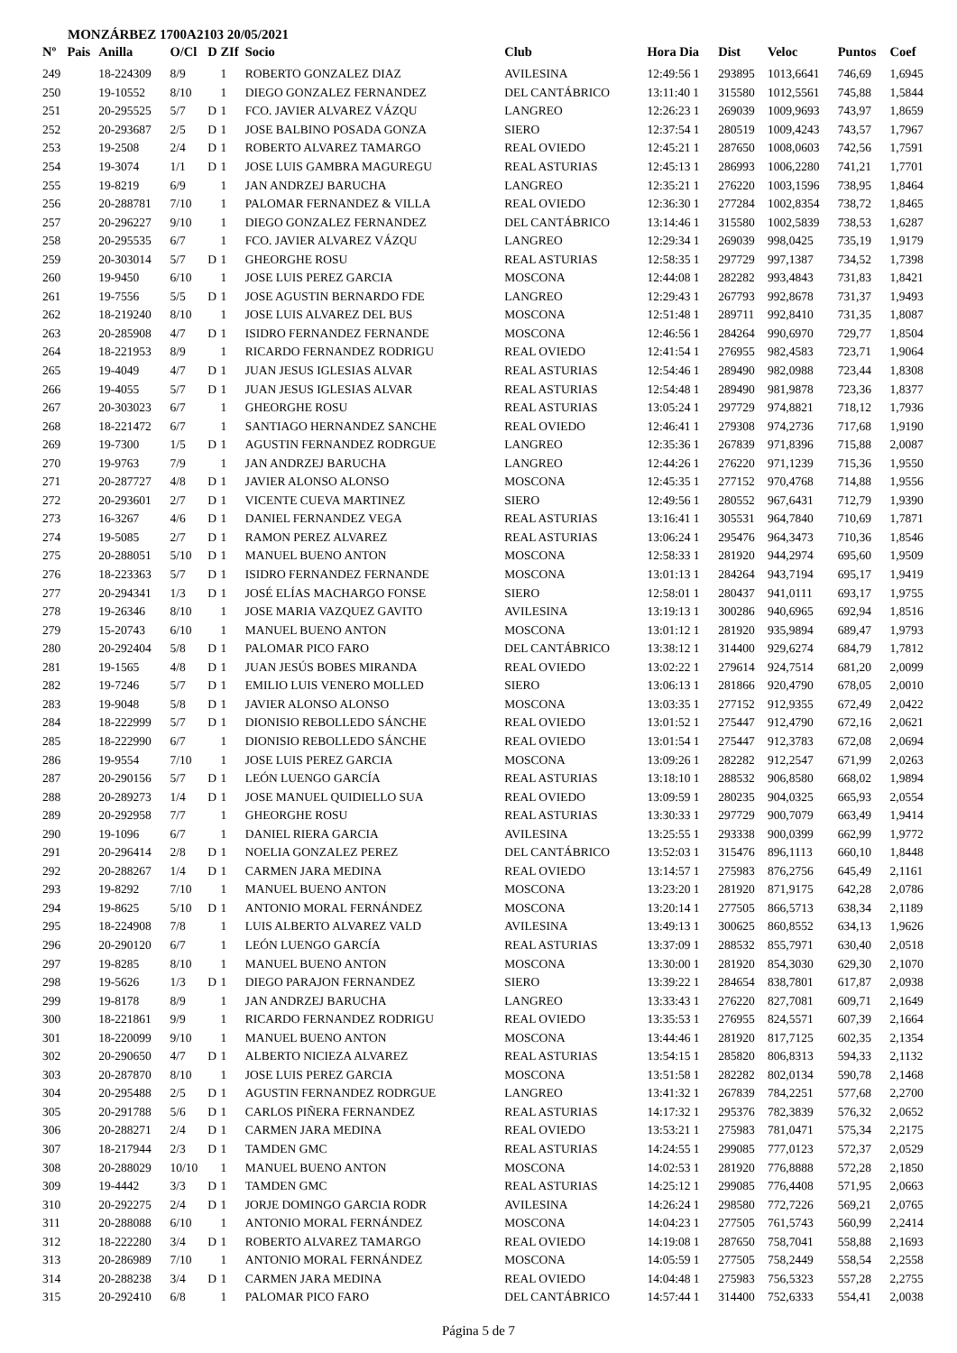MONZÁRBEZ 1700A2103 20/05/2021
| Nº | Pais | Anilla | O/Cl | D | ZIf | Socio | Club | Hora Dia | Dist | Veloc | Puntos | Coef |
| --- | --- | --- | --- | --- | --- | --- | --- | --- | --- | --- | --- | --- |
| 249 | | 18-224309 | 8/9 | | 1 | ROBERTO GONZALEZ DIAZ | AVILESINA | 12:49:56 1 | 293895 | 1013,6641 | 746,69 | 1,6945 |
| 250 | | 19-10552 | 8/10 | | 1 | DIEGO GONZALEZ FERNANDEZ | DEL CANTÁBRICO | 13:11:40 1 | 315580 | 1012,5561 | 745,88 | 1,5844 |
| 251 | | 20-295525 | 5/7 | D | 1 | FCO. JAVIER ALVAREZ VÁZQU | LANGREO | 12:26:23 1 | 269039 | 1009,9693 | 743,97 | 1,8659 |
| 252 | | 20-293687 | 2/5 | D | 1 | JOSE BALBINO POSADA GONZA | SIERO | 12:37:54 1 | 280519 | 1009,4243 | 743,57 | 1,7967 |
| 253 | | 19-2508 | 2/4 | D | 1 | ROBERTO ALVAREZ TAMARGO | REAL OVIEDO | 12:45:21 1 | 287650 | 1008,0603 | 742,56 | 1,7591 |
| 254 | | 19-3074 | 1/1 | D | 1 | JOSE LUIS GAMBRA MAGUREGU | REAL ASTURIAS | 12:45:13 1 | 286993 | 1006,2280 | 741,21 | 1,7701 |
| 255 | | 19-8219 | 6/9 | | 1 | JAN ANDRZEJ BARUCHA | LANGREO | 12:35:21 1 | 276220 | 1003,1596 | 738,95 | 1,8464 |
| 256 | | 20-288781 | 7/10 | | 1 | PALOMAR FERNANDEZ & VILLA | REAL OVIEDO | 12:36:30 1 | 277284 | 1002,8354 | 738,72 | 1,8465 |
| 257 | | 20-296227 | 9/10 | | 1 | DIEGO GONZALEZ FERNANDEZ | DEL CANTÁBRICO | 13:14:46 1 | 315580 | 1002,5839 | 738,53 | 1,6287 |
| 258 | | 20-295535 | 6/7 | | 1 | FCO. JAVIER ALVAREZ VÁZQU | LANGREO | 12:29:34 1 | 269039 | 998,0425 | 735,19 | 1,9179 |
| 259 | | 20-303014 | 5/7 | D | 1 | GHEORGHE ROSU | REAL ASTURIAS | 12:58:35 1 | 297729 | 997,1387 | 734,52 | 1,7398 |
| 260 | | 19-9450 | 6/10 | | 1 | JOSE LUIS PEREZ GARCIA | MOSCONA | 12:44:08 1 | 282282 | 993,4843 | 731,83 | 1,8421 |
| 261 | | 19-7556 | 5/5 | D | 1 | JOSE AGUSTIN BERNARDO FDE | LANGREO | 12:29:43 1 | 267793 | 992,8678 | 731,37 | 1,9493 |
| 262 | | 18-219240 | 8/10 | | 1 | JOSE LUIS ALVAREZ DEL BUS | MOSCONA | 12:51:48 1 | 289711 | 992,8410 | 731,35 | 1,8087 |
| 263 | | 20-285908 | 4/7 | D | 1 | ISIDRO FERNANDEZ FERNANDE | MOSCONA | 12:46:56 1 | 284264 | 990,6970 | 729,77 | 1,8504 |
| 264 | | 18-221953 | 8/9 | | 1 | RICARDO FERNANDEZ RODRIGU | REAL OVIEDO | 12:41:54 1 | 276955 | 982,4583 | 723,71 | 1,9064 |
| 265 | | 19-4049 | 4/7 | D | 1 | JUAN JESUS IGLESIAS ALVAR | REAL ASTURIAS | 12:54:46 1 | 289490 | 982,0988 | 723,44 | 1,8308 |
| 266 | | 19-4055 | 5/7 | D | 1 | JUAN JESUS IGLESIAS ALVAR | REAL ASTURIAS | 12:54:48 1 | 289490 | 981,9878 | 723,36 | 1,8377 |
| 267 | | 20-303023 | 6/7 | | 1 | GHEORGHE ROSU | REAL ASTURIAS | 13:05:24 1 | 297729 | 974,8821 | 718,12 | 1,7936 |
| 268 | | 18-221472 | 6/7 | | 1 | SANTIAGO HERNANDEZ SANCHE | REAL OVIEDO | 12:46:41 1 | 279308 | 974,2736 | 717,68 | 1,9190 |
| 269 | | 19-7300 | 1/5 | D | 1 | AGUSTIN FERNANDEZ RODRGUE | LANGREO | 12:35:36 1 | 267839 | 971,8396 | 715,88 | 2,0087 |
| 270 | | 19-9763 | 7/9 | | 1 | JAN ANDRZEJ BARUCHA | LANGREO | 12:44:26 1 | 276220 | 971,1239 | 715,36 | 1,9550 |
| 271 | | 20-287727 | 4/8 | D | 1 | JAVIER ALONSO ALONSO | MOSCONA | 12:45:35 1 | 277152 | 970,4768 | 714,88 | 1,9556 |
| 272 | | 20-293601 | 2/7 | D | 1 | VICENTE CUEVA MARTINEZ | SIERO | 12:49:56 1 | 280552 | 967,6431 | 712,79 | 1,9390 |
| 273 | | 16-3267 | 4/6 | D | 1 | DANIEL FERNANDEZ VEGA | REAL ASTURIAS | 13:16:41 1 | 305531 | 964,7840 | 710,69 | 1,7871 |
| 274 | | 19-5085 | 2/7 | D | 1 | RAMON PEREZ ALVAREZ | REAL ASTURIAS | 13:06:24 1 | 295476 | 964,3473 | 710,36 | 1,8546 |
| 275 | | 20-288051 | 5/10 | D | 1 | MANUEL BUENO ANTON | MOSCONA | 12:58:33 1 | 281920 | 944,2974 | 695,60 | 1,9509 |
| 276 | | 18-223363 | 5/7 | D | 1 | ISIDRO FERNANDEZ FERNANDE | MOSCONA | 13:01:13 1 | 284264 | 943,7194 | 695,17 | 1,9419 |
| 277 | | 20-294341 | 1/3 | D | 1 | JOSÉ ELÍAS MACHARGO FONSE | SIERO | 12:58:01 1 | 280437 | 941,0111 | 693,17 | 1,9755 |
| 278 | | 19-26346 | 8/10 | | 1 | JOSE MARIA VAZQUEZ GAVITO | AVILESINA | 13:19:13 1 | 300286 | 940,6965 | 692,94 | 1,8516 |
| 279 | | 15-20743 | 6/10 | | 1 | MANUEL BUENO ANTON | MOSCONA | 13:01:12 1 | 281920 | 935,9894 | 689,47 | 1,9793 |
| 280 | | 20-292404 | 5/8 | D | 1 | PALOMAR PICO FARO | DEL CANTÁBRICO | 13:38:12 1 | 314400 | 929,6274 | 684,79 | 1,7812 |
| 281 | | 19-1565 | 4/8 | D | 1 | JUAN JESÚS BOBES MIRANDA | REAL OVIEDO | 13:02:22 1 | 279614 | 924,7514 | 681,20 | 2,0099 |
| 282 | | 19-7246 | 5/7 | D | 1 | EMILIO LUIS VENERO MOLLED | SIERO | 13:06:13 1 | 281866 | 920,4790 | 678,05 | 2,0010 |
| 283 | | 19-9048 | 5/8 | D | 1 | JAVIER ALONSO ALONSO | MOSCONA | 13:03:35 1 | 277152 | 912,9355 | 672,49 | 2,0422 |
| 284 | | 18-222999 | 5/7 | D | 1 | DIONISIO REBOLLEDO SÁNCHE | REAL OVIEDO | 13:01:52 1 | 275447 | 912,4790 | 672,16 | 2,0621 |
| 285 | | 18-222990 | 6/7 | | 1 | DIONISIO REBOLLEDO SÁNCHE | REAL OVIEDO | 13:01:54 1 | 275447 | 912,3783 | 672,08 | 2,0694 |
| 286 | | 19-9554 | 7/10 | | 1 | JOSE LUIS PEREZ GARCIA | MOSCONA | 13:09:26 1 | 282282 | 912,2547 | 671,99 | 2,0263 |
| 287 | | 20-290156 | 5/7 | D | 1 | LEÓN LUENGO GARCÍA | REAL ASTURIAS | 13:18:10 1 | 288532 | 906,8580 | 668,02 | 1,9894 |
| 288 | | 20-289273 | 1/4 | D | 1 | JOSE MANUEL QUIDIELLO SUA | REAL OVIEDO | 13:09:59 1 | 280235 | 904,0325 | 665,93 | 2,0554 |
| 289 | | 20-292958 | 7/7 | | 1 | GHEORGHE ROSU | REAL ASTURIAS | 13:30:33 1 | 297729 | 900,7079 | 663,49 | 1,9414 |
| 290 | | 19-1096 | 6/7 | | 1 | DANIEL RIERA GARCIA | AVILESINA | 13:25:55 1 | 293338 | 900,0399 | 662,99 | 1,9772 |
| 291 | | 20-296414 | 2/8 | D | 1 | NOELIA GONZALEZ PEREZ | DEL CANTÁBRICO | 13:52:03 1 | 315476 | 896,1113 | 660,10 | 1,8448 |
| 292 | | 20-288267 | 1/4 | D | 1 | CARMEN JARA MEDINA | REAL OVIEDO | 13:14:57 1 | 275983 | 876,2756 | 645,49 | 2,1161 |
| 293 | | 19-8292 | 7/10 | | 1 | MANUEL BUENO ANTON | MOSCONA | 13:23:20 1 | 281920 | 871,9175 | 642,28 | 2,0786 |
| 294 | | 19-8625 | 5/10 | D | 1 | ANTONIO MORAL FERNÁNDEZ | MOSCONA | 13:20:14 1 | 277505 | 866,5713 | 638,34 | 2,1189 |
| 295 | | 18-224908 | 7/8 | | 1 | LUIS ALBERTO ALVAREZ VALD | AVILESINA | 13:49:13 1 | 300625 | 860,8552 | 634,13 | 1,9626 |
| 296 | | 20-290120 | 6/7 | | 1 | LEÓN LUENGO GARCÍA | REAL ASTURIAS | 13:37:09 1 | 288532 | 855,7971 | 630,40 | 2,0518 |
| 297 | | 19-8285 | 8/10 | | 1 | MANUEL BUENO ANTON | MOSCONA | 13:30:00 1 | 281920 | 854,3030 | 629,30 | 2,1070 |
| 298 | | 19-5626 | 1/3 | D | 1 | DIEGO PARAJON FERNANDEZ | SIERO | 13:39:22 1 | 284654 | 838,7801 | 617,87 | 2,0938 |
| 299 | | 19-8178 | 8/9 | | 1 | JAN ANDRZEJ BARUCHA | LANGREO | 13:33:43 1 | 276220 | 827,7081 | 609,71 | 2,1649 |
| 300 | | 18-221861 | 9/9 | | 1 | RICARDO FERNANDEZ RODRIGU | REAL OVIEDO | 13:35:53 1 | 276955 | 824,5571 | 607,39 | 2,1664 |
| 301 | | 18-220099 | 9/10 | | 1 | MANUEL BUENO ANTON | MOSCONA | 13:44:46 1 | 281920 | 817,7125 | 602,35 | 2,1354 |
| 302 | | 20-290650 | 4/7 | D | 1 | ALBERTO NICIEZA ALVAREZ | REAL ASTURIAS | 13:54:15 1 | 285820 | 806,8313 | 594,33 | 2,1132 |
| 303 | | 20-287870 | 8/10 | | 1 | JOSE LUIS PEREZ GARCIA | MOSCONA | 13:51:58 1 | 282282 | 802,0134 | 590,78 | 2,1468 |
| 304 | | 20-295488 | 2/5 | D | 1 | AGUSTIN FERNANDEZ RODRGUE | LANGREO | 13:41:32 1 | 267839 | 784,2251 | 577,68 | 2,2700 |
| 305 | | 20-291788 | 5/6 | D | 1 | CARLOS PIÑERA FERNANDEZ | REAL ASTURIAS | 14:17:32 1 | 295376 | 782,3839 | 576,32 | 2,0652 |
| 306 | | 20-288271 | 2/4 | D | 1 | CARMEN JARA MEDINA | REAL OVIEDO | 13:53:21 1 | 275983 | 781,0471 | 575,34 | 2,2175 |
| 307 | | 18-217944 | 2/3 | D | 1 | TAMDEN GMC | REAL ASTURIAS | 14:24:55 1 | 299085 | 777,0123 | 572,37 | 2,0529 |
| 308 | | 20-288029 | 10/10 | | 1 | MANUEL BUENO ANTON | MOSCONA | 14:02:53 1 | 281920 | 776,8888 | 572,28 | 2,1850 |
| 309 | | 19-4442 | 3/3 | D | 1 | TAMDEN GMC | REAL ASTURIAS | 14:25:12 1 | 299085 | 776,4408 | 571,95 | 2,0663 |
| 310 | | 20-292275 | 2/4 | D | 1 | JORJE DOMINGO GARCIA RODR | AVILESINA | 14:26:24 1 | 298580 | 772,7226 | 569,21 | 2,0765 |
| 311 | | 20-288088 | 6/10 | | 1 | ANTONIO MORAL FERNÁNDEZ | MOSCONA | 14:04:23 1 | 277505 | 761,5743 | 560,99 | 2,2414 |
| 312 | | 18-222280 | 3/4 | D | 1 | ROBERTO ALVAREZ TAMARGO | REAL OVIEDO | 14:19:08 1 | 287650 | 758,7041 | 558,88 | 2,1693 |
| 313 | | 20-286989 | 7/10 | | 1 | ANTONIO MORAL FERNÁNDEZ | MOSCONA | 14:05:59 1 | 277505 | 758,2449 | 558,54 | 2,2558 |
| 314 | | 20-288238 | 3/4 | D | 1 | CARMEN JARA MEDINA | REAL OVIEDO | 14:04:48 1 | 275983 | 756,5323 | 557,28 | 2,2755 |
| 315 | | 20-292410 | 6/8 | | 1 | PALOMAR PICO FARO | DEL CANTÁBRICO | 14:57:44 1 | 314400 | 752,6333 | 554,41 | 2,0038 |
Página 5 de 7